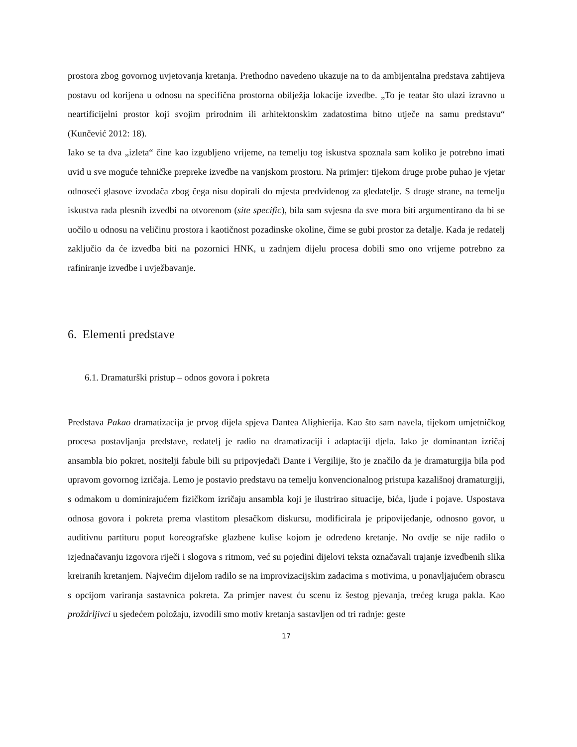prostora zbog govornog uvjetovanja kretanja. Prethodno navedeno ukazuje na to da ambijentalna predstava zahtijeva postavu od korijena u odnosu na specifična prostorna obilježja lokacije izvedbe. „To je teatar što ulazi izravno u neartificijelni prostor koji svojim prirodnim ili arhitektonskim zadatostima bitno utječe na samu predstavu“ (Kunčević 2012: 18).
Iako se ta dva „izleta“ čine kao izgubljeno vrijeme, na temelju tog iskustva spoznala sam koliko je potrebno imati uvid u sve moguće tehničke prepreke izvedbe na vanjskom prostoru. Na primjer: tijekom druge probe puhao je vjetar odnoseći glasove izvođača zbog čega nisu dopirali do mjesta predviđenog za gledatelje. S druge strane, na temelju iskustva rada plesnih izvedbi na otvorenom (site specific), bila sam svjesna da sve mora biti argumentirano da bi se uočilo u odnosu na veličinu prostora i kaotičnost pozadinske okoline, čime se gubi prostor za detalje. Kada je redatelj zaključio da će izvedba biti na pozornici HNK, u zadnjem dijelu procesa dobili smo ono vrijeme potrebno za rafiniranje izvedbe i uvježbavanje.
6. Elementi predstave
6.1. Dramaturški pristup – odnos govora i pokreta
Predstava Pakao dramatizacija je prvog dijela spjeva Dantea Alighierija. Kao što sam navela, tijekom umjetničkog procesa postavljanja predstave, redatelj je radio na dramatizaciji i adaptaciji djela. Iako je dominantan izričaj ansambla bio pokret, nositelji fabule bili su pripovjedači Dante i Vergilije, što je značilo da je dramaturgija bila pod upravom govornog izričaja. Lemo je postavio predstavu na temelju konvencionalnog pristupa kazališnoj dramaturgiji, s odmakom u dominirajućem fizičkom izričaju ansambla koji je ilustrirao situacije, bića, ljude i pojave. Uspostava odnosa govora i pokreta prema vlastitom plesačkom diskursu, modificirala je pripovijedanje, odnosno govor, u auditivnu partituru poput koreografske glazbene kulise kojom je određeno kretanje. No ovdje se nije radilo o izjednačavanju izgovora riječi i slogova s ritmom, već su pojedini dijelovi teksta označavali trajanje izvedbenih slika kreiranih kretanjem. Najvećim dijelom radilo se na improvizacijskim zadacima s motivima, u ponavljajućem obrascu s opcijom variranja sastavnica pokreta. Za primjer navest ću scenu iz šestog pjevanja, trećeg kruga pakla. Kao proždrljivci u sjedećem položaju, izvodili smo motiv kretanja sastavljen od tri radnje: geste
17